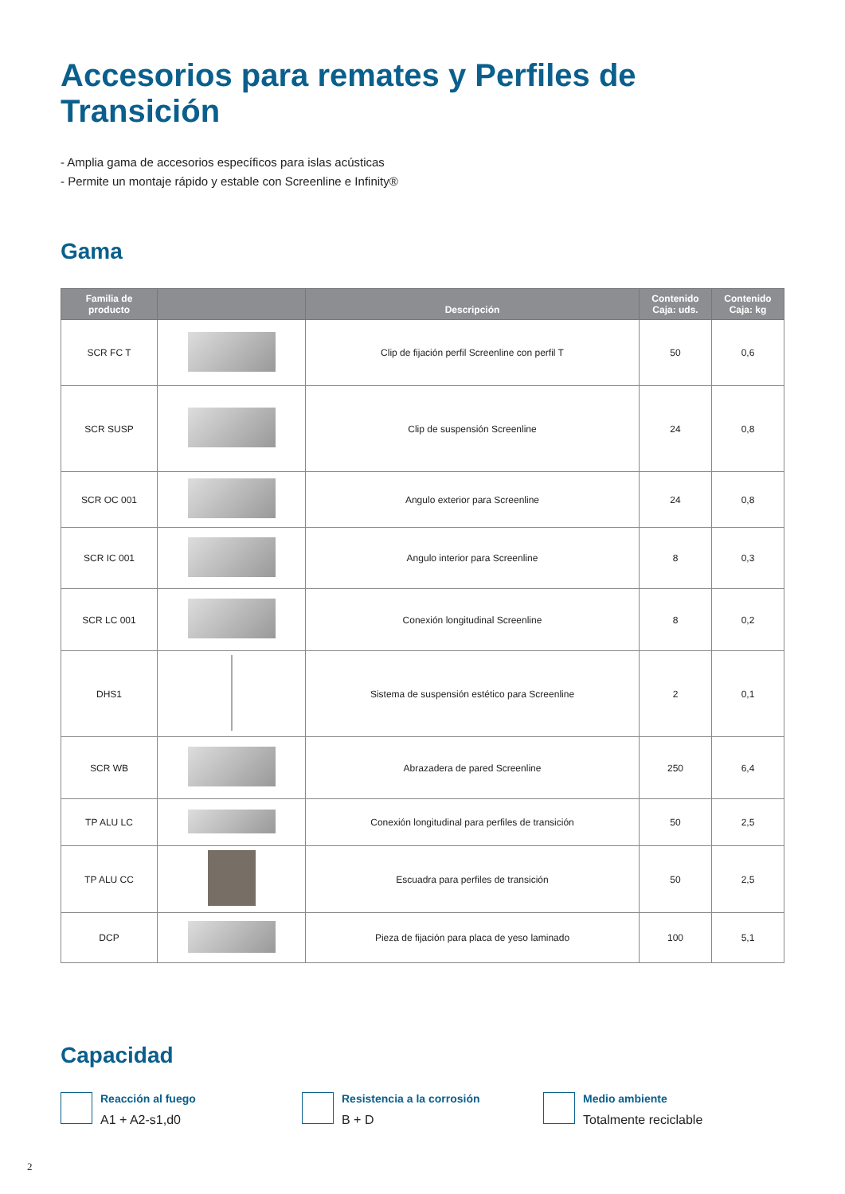Accesorios para remates y Perfiles de Transición
- Amplia gama de accesorios específicos para islas acústicas
- Permite un montaje rápido y estable con Screenline e Infinity®
Gama
| Familia de producto | | Descripción | Contenido Caja: uds. | Contenido Caja: kg |
| --- | --- | --- | --- | --- |
| SCR FC T | | Clip de fijación perfil Screenline con perfil T | 50 | 0,6 |
| SCR SUSP | | Clip de suspensión Screenline | 24 | 0,8 |
| SCR OC 001 | | Angulo exterior para Screenline | 24 | 0,8 |
| SCR IC 001 | | Angulo interior para Screenline | 8 | 0,3 |
| SCR LC 001 | | Conexión longitudinal Screenline | 8 | 0,2 |
| DHS1 | | Sistema de suspensión estético para Screenline | 2 | 0,1 |
| SCR WB | | Abrazadera de pared Screenline | 250 | 6,4 |
| TP ALU LC | | Conexión longitudinal para perfiles de transición | 50 | 2,5 |
| TP ALU CC | | Escuadra para perfiles de transición | 50 | 2,5 |
| DCP | | Pieza de fijación para placa de yeso laminado | 100 | 5,1 |
Capacidad
Reacción al fuego
A1 + A2-s1,d0
Resistencia a la corrosión
B + D
Medio ambiente
Totalmente reciclable
2